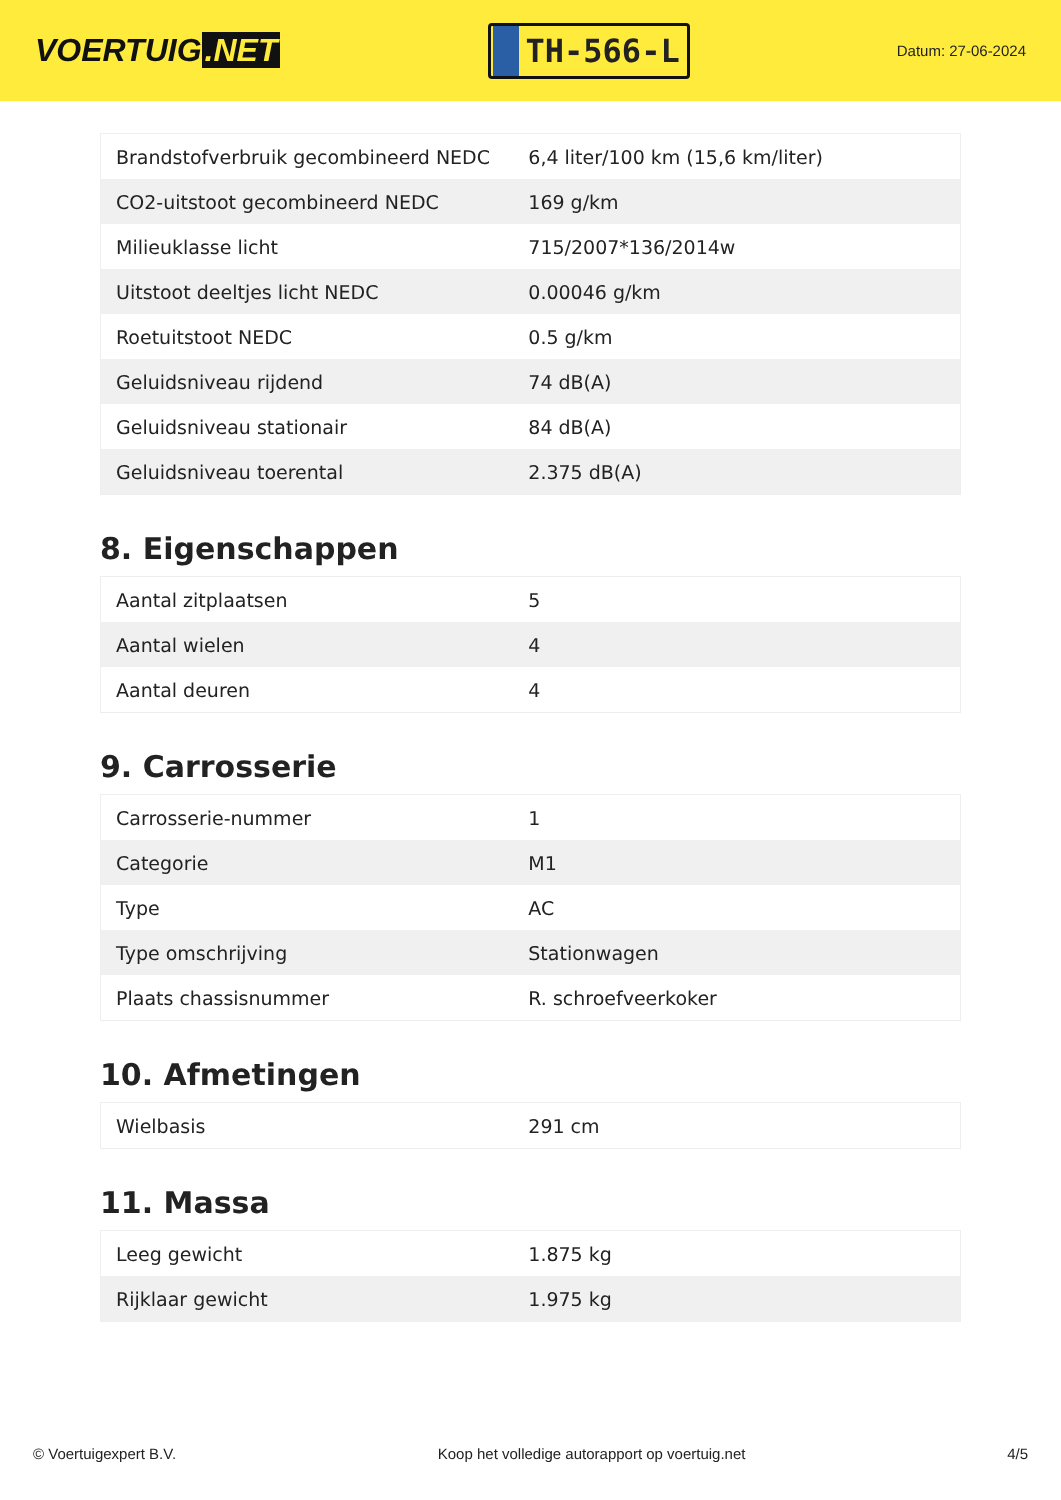VOERTUIG.NET
TH-566-L
Datum: 27-06-2024
| Brandstofverbruik gecombineerd NEDC | 6,4 liter/100 km (15,6 km/liter) |
| CO2-uitstoot gecombineerd NEDC | 169 g/km |
| Milieuklasse licht | 715/2007*136/2014w |
| Uitstoot deeltjes licht NEDC | 0.00046 g/km |
| Roetuitstoot NEDC | 0.5 g/km |
| Geluidsniveau rijdend | 74 dB(A) |
| Geluidsniveau stationair | 84 dB(A) |
| Geluidsniveau toerental | 2.375 dB(A) |
8. Eigenschappen
| Aantal zitplaatsen | 5 |
| Aantal wielen | 4 |
| Aantal deuren | 4 |
9. Carrosserie
| Carrosserie-nummer | 1 |
| Categorie | M1 |
| Type | AC |
| Type omschrijving | Stationwagen |
| Plaats chassisnummer | R. schroefveerkoker |
10. Afmetingen
| Wielbasis | 291 cm |
11. Massa
| Leeg gewicht | 1.875 kg |
| Rijklaar gewicht | 1.975 kg |
© Voertuigexpert B.V. Koop het volledige autorapport op voertuig.net 4/5